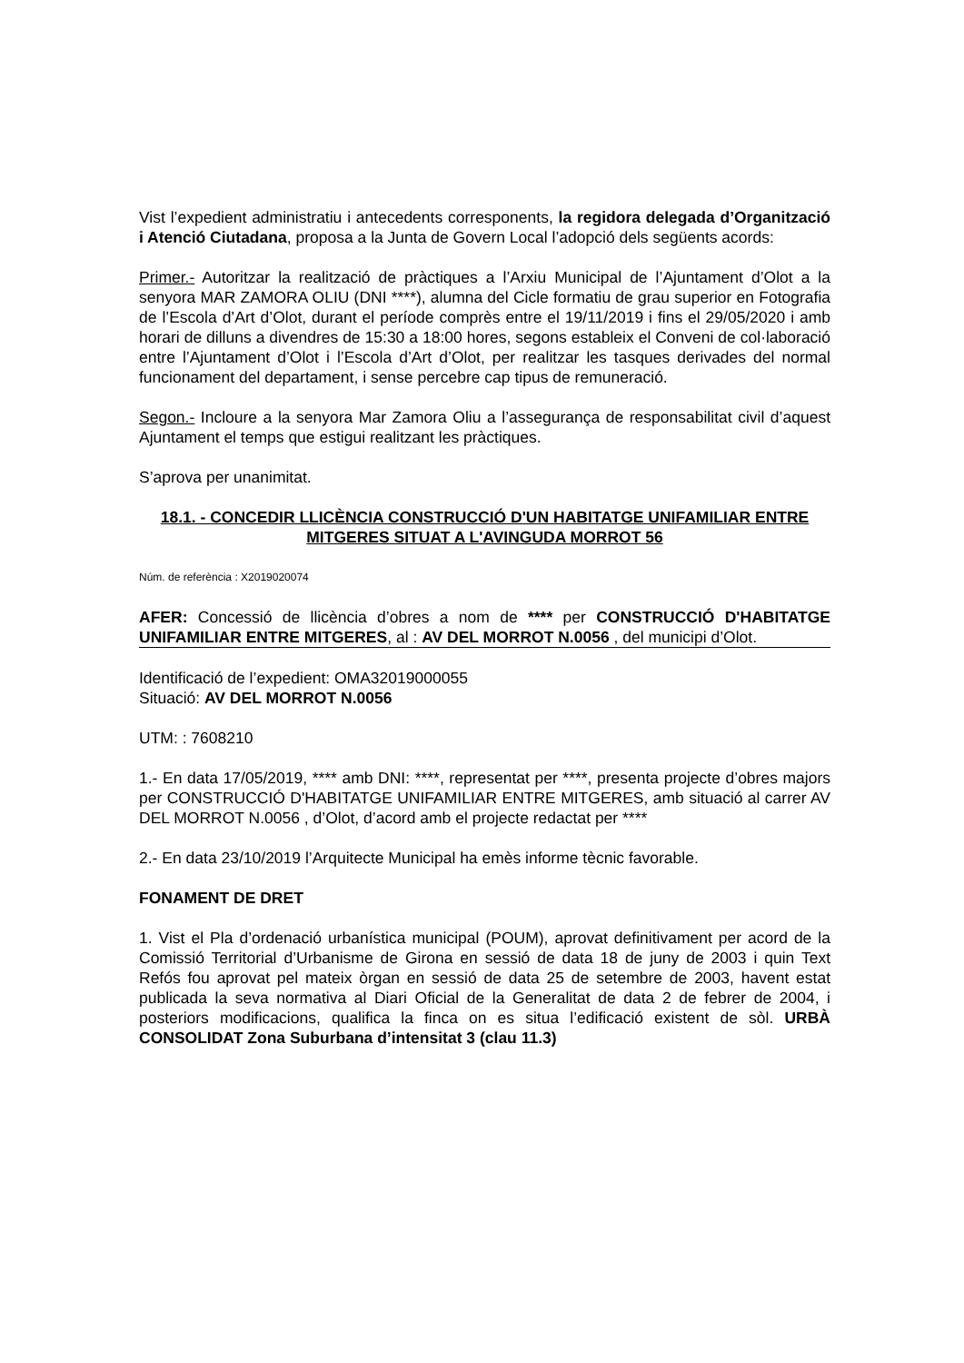Vist l’expedient administratiu i antecedents corresponents, la regidora delegada d’Organització i Atenció Ciutadana, proposa a la Junta de Govern Local l’adopció dels següents acords:
Primer.- Autoritzar la realització de pràctiques a l’Arxiu Municipal de l’Ajuntament d’Olot a la senyora MAR ZAMORA OLIU (DNI ****), alumna del Cicle formatiu de grau superior en Fotografia de l’Escola d’Art d’Olot, durant el període comprès entre el 19/11/2019 i fins el 29/05/2020 i amb horari de dilluns a divendres de 15:30 a 18:00 hores, segons estableix el Conveni de col·laboració entre l’Ajuntament d’Olot i l’Escola d’Art d’Olot, per realitzar les tasques derivades del normal funcionament del departament, i sense percebre cap tipus de remuneració.
Segon.- Incloure a la senyora Mar Zamora Oliu a l’assegurança de responsabilitat civil d’aquest Ajuntament el temps que estigui realitzant les pràctiques.
S’aprova per unanimitat.
18.1. - CONCEDIR LLICÈNCIA CONSTRUCCIÓ D'UN HABITATGE UNIFAMILIAR ENTRE MITGERES SITUAT A L'AVINGUDA MORROT 56
Núm. de referència : X2019020074
AFER: Concessió de llicència d’obres a nom de **** per CONSTRUCCIÓ D'HABITATGE UNIFAMILIAR ENTRE MITGERES, al : AV DEL MORROT N.0056 , del municipi d’Olot.
Identificació de l’expedient: OMA32019000055
Situació: AV DEL MORROT N.0056
UTM: : 7608210
1.- En data 17/05/2019, **** amb DNI: ****, representat per ****, presenta projecte d’obres majors per CONSTRUCCIÓ D'HABITATGE UNIFAMILIAR ENTRE MITGERES, amb situació al carrer AV DEL MORROT N.0056 , d’Olot, d’acord amb el projecte redactat per ****
2.- En data 23/10/2019 l’Arquitecte Municipal ha emès informe tècnic favorable.
FONAMENT DE DRET
1. Vist el Pla d’ordenació urbanística municipal (POUM), aprovat definitivament per acord de la Comissió Territorial d’Urbanisme de Girona en sessió de data 18 de juny de 2003 i quin Text Refós fou aprovat pel mateix òrgan en sessió de data 25 de setembre de 2003, havent estat publicada la seva normativa al Diari Oficial de la Generalitat de data 2 de febrer de 2004, i posteriors modificacions, qualifica la finca on es situa l’edificació existent de sòl. URBÀ CONSOLIDAT Zona Suburbana d’intensitat 3 (clau 11.3)